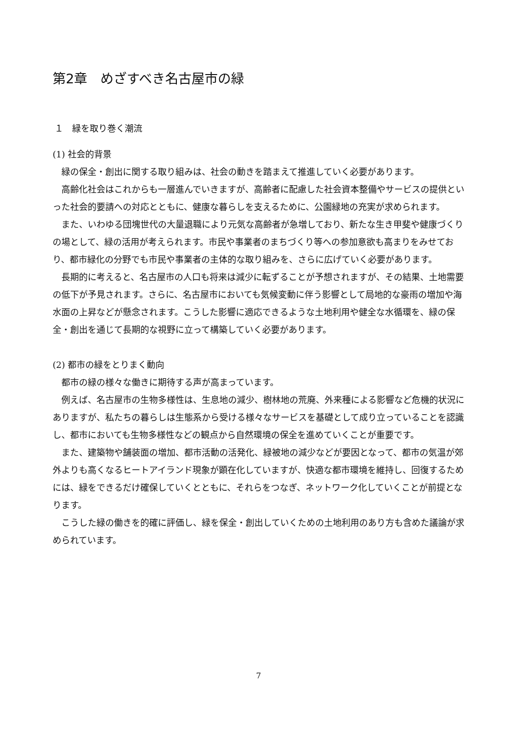第2章　めざすべき名古屋市の緑
１　緑を取り巻く潮流
(1) 社会的背景
緑の保全・創出に関する取り組みは、社会の動きを踏まえて推進していく必要があります。
高齢化社会はこれからも一層進んでいきますが、高齢者に配慮した社会資本整備やサービスの提供といった社会的要請への対応とともに、健康な暮らしを支えるために、公園緑地の充実が求められます。
また、いわゆる団塊世代の大量退職により元気な高齢者が急増しており、新たな生き甲斐や健康づくりの場として、緑の活用が考えられます。市民や事業者のまちづくり等への参加意欲も高まりをみせており、都市緑化の分野でも市民や事業者の主体的な取り組みを、さらに広げていく必要があります。
長期的に考えると、名古屋市の人口も将来は減少に転ずることが予想されますが、その結果、土地需要の低下が予見されます。さらに、名古屋市においても気候変動に伴う影響として局地的な豪雨の増加や海水面の上昇などが懸念されます。こうした影響に適応できるような土地利用や健全な水循環を、緑の保全・創出を通じて長期的な視野に立って構築していく必要があります。
(2) 都市の緑をとりまく動向
都市の緑の様々な働きに期待する声が高まっています。
例えば、名古屋市の生物多様性は、生息地の減少、樹林地の荒廃、外来種による影響など危機的状況にありますが、私たちの暮らしは生態系から受ける様々なサービスを基礎として成り立っていることを認識し、都市においても生物多様性などの観点から自然環境の保全を進めていくことが重要です。
また、建築物や舗装面の増加、都市活動の活発化、緑被地の減少などが要因となって、都市の気温が郊外よりも高くなるヒートアイランド現象が顕在化していますが、快適な都市環境を維持し、回復するためには、緑をできるだけ確保していくとともに、それらをつなぎ、ネットワーク化していくことが前提となります。
こうした緑の働きを的確に評価し、緑を保全・創出していくための土地利用のあり方も含めた議論が求められています。
7